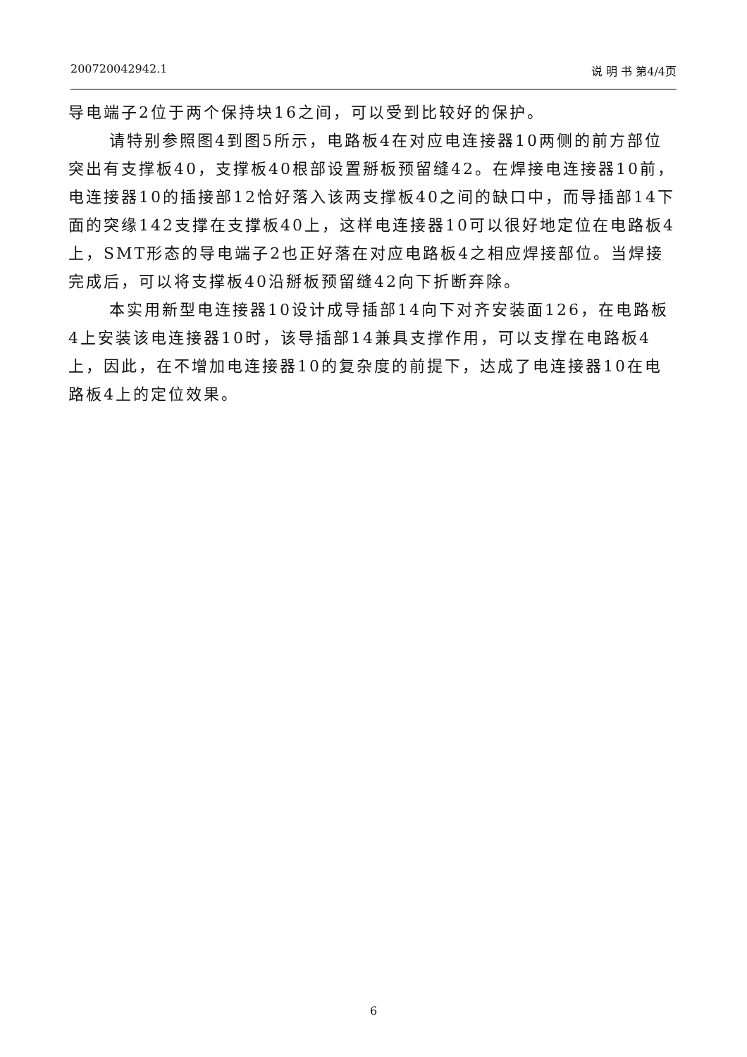200720042942.1 说 明 书 第4/4页
导电端子2位于两个保持块16之间，可以受到比较好的保护。
请特别参照图4到图5所示，电路板4在对应电连接器10两侧的前方部位突出有支撑板40，支撑板40根部设置掰板预留缝42。在焊接电连接器10前，电连接器10的插接部12恰好落入该两支撑板40之间的缺口中，而导插部14下面的突缘142支撑在支撑板40上，这样电连接器10可以很好地定位在电路板4上，SMT形态的导电端子2也正好落在对应电路板4之相应焊接部位。当焊接完成后，可以将支撑板40沿掰板预留缝42向下折断弃除。
本实用新型电连接器10设计成导插部14向下对齐安装面126，在电路板4上安装该电连接器10时，该导插部14兼具支撑作用，可以支撑在电路板4上，因此，在不增加电连接器10的复杂度的前提下，达成了电连接器10在电路板4上的定位效果。
6